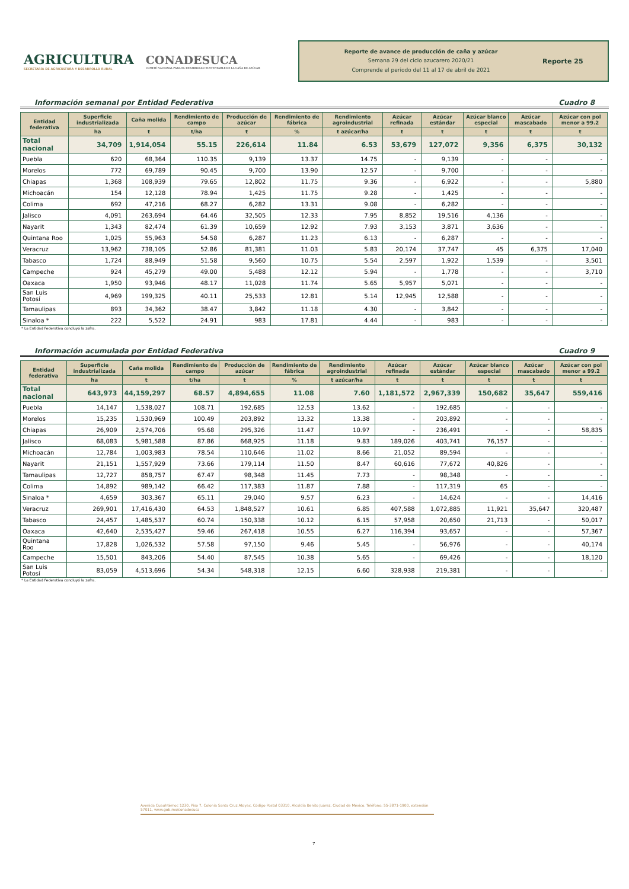AGRICULTURA
SECRETARÍA DE AGRICULTURA Y DESARROLLO RURAL
CONADESUCA
COMITÉ NACIONAL PARA EL DESARROLLO SUSTENTABLE DE LA CAÑA DE AZÚCAR
Reporte de avance de producción de caña y azúcar
Semana 29 del ciclo azucarero 2020/21
Comprende el periodo del 11 al 17 de abril de 2021
Reporte 25
Información semanal por Entidad Federativa Cuadro 8
| Entidad federativa | Superficie industrializada | Caña molida | Rendimiento de campo | Producción de azúcar | Rendimiento de fábrica | Rendimiento agroindustrial | Azúcar refinada | Azúcar estándar | Azúcar blanco especial | Azúcar mascabado | Azúcar con pol menor a 99.2 |
| --- | --- | --- | --- | --- | --- | --- | --- | --- | --- | --- | --- |
| | ha | t | t/ha | t | % | t azúcar/ha | t | t | t | t | t |
| Total nacional | 34,709 | 1,914,054 | 55.15 | 226,614 | 11.84 | 6.53 | 53,679 | 127,072 | 9,356 | 6,375 | 30,132 |
| Puebla | 620 | 68,364 | 110.35 | 9,139 | 13.37 | 14.75 | - | 9,139 | - | - | - |
| Morelos | 772 | 69,789 | 90.45 | 9,700 | 13.90 | 12.57 | - | 9,700 | - | - | - |
| Chiapas | 1,368 | 108,939 | 79.65 | 12,802 | 11.75 | 9.36 | - | 6,922 | - | - | 5,880 |
| Michoacán | 154 | 12,128 | 78.94 | 1,425 | 11.75 | 9.28 | - | 1,425 | - | - | - |
| Colima | 692 | 47,216 | 68.27 | 6,282 | 13.31 | 9.08 | - | 6,282 | - | - | - |
| Jalisco | 4,091 | 263,694 | 64.46 | 32,505 | 12.33 | 7.95 | 8,852 | 19,516 | 4,136 | - | - |
| Nayarit | 1,343 | 82,474 | 61.39 | 10,659 | 12.92 | 7.93 | 3,153 | 3,871 | 3,636 | - | - |
| Quintana Roo | 1,025 | 55,963 | 54.58 | 6,287 | 11.23 | 6.13 | - | 6,287 | - | - | - |
| Veracruz | 13,962 | 738,105 | 52.86 | 81,381 | 11.03 | 5.83 | 20,174 | 37,747 | 45 | 6,375 | 17,040 |
| Tabasco | 1,724 | 88,949 | 51.58 | 9,560 | 10.75 | 5.54 | 2,597 | 1,922 | 1,539 | - | 3,501 |
| Campeche | 924 | 45,279 | 49.00 | 5,488 | 12.12 | 5.94 | - | 1,778 | - | - | 3,710 |
| Oaxaca | 1,950 | 93,946 | 48.17 | 11,028 | 11.74 | 5.65 | 5,957 | 5,071 | - | - | - |
| San Luis Potosí | 4,969 | 199,325 | 40.11 | 25,533 | 12.81 | 5.14 | 12,945 | 12,588 | - | - | - |
| Tamaulipas | 893 | 34,362 | 38.47 | 3,842 | 11.18 | 4.30 | - | 3,842 | - | - | - |
| Sinaloa * | 222 | 5,522 | 24.91 | 983 | 17.81 | 4.44 | - | 983 | - | - | - |
* La Entidad Federativa concluyó la zafra.
Información acumulada por Entidad Federativa Cuadro 9
| Entidad federativa | Superficie industrializada | Caña molida | Rendimiento de campo | Producción de azúcar | Rendimiento de fábrica | Rendimiento agroindustrial | Azúcar refinada | Azúcar estándar | Azúcar blanco especial | Azúcar mascabado | Azúcar con pol menor a 99.2 |
| --- | --- | --- | --- | --- | --- | --- | --- | --- | --- | --- | --- |
| | ha | t | t/ha | t | % | t azúcar/ha | t | t | t | t | t |
| Total nacional | 643,973 | 44,159,297 | 68.57 | 4,894,655 | 11.08 | 7.60 | 1,181,572 | 2,967,339 | 150,682 | 35,647 | 559,416 |
| Puebla | 14,147 | 1,538,027 | 108.71 | 192,685 | 12.53 | 13.62 | - | 192,685 | - | - | - |
| Morelos | 15,235 | 1,530,969 | 100.49 | 203,892 | 13.32 | 13.38 | - | 203,892 | - | - | - |
| Chiapas | 26,909 | 2,574,706 | 95.68 | 295,326 | 11.47 | 10.97 | - | 236,491 | - | - | 58,835 |
| Jalisco | 68,083 | 5,981,588 | 87.86 | 668,925 | 11.18 | 9.83 | 189,026 | 403,741 | 76,157 | - | - |
| Michoacán | 12,784 | 1,003,983 | 78.54 | 110,646 | 11.02 | 8.66 | 21,052 | 89,594 | - | - | - |
| Nayarit | 21,151 | 1,557,929 | 73.66 | 179,114 | 11.50 | 8.47 | 60,616 | 77,672 | 40,826 | - | - |
| Tamaulipas | 12,727 | 858,757 | 67.47 | 98,348 | 11.45 | 7.73 | - | 98,348 | - | - | - |
| Colima | 14,892 | 989,142 | 66.42 | 117,383 | 11.87 | 7.88 | - | 117,319 | 65 | - | - |
| Sinaloa * | 4,659 | 303,367 | 65.11 | 29,040 | 9.57 | 6.23 | - | 14,624 | - | - | 14,416 |
| Veracruz | 269,901 | 17,416,430 | 64.53 | 1,848,527 | 10.61 | 6.85 | 407,588 | 1,072,885 | 11,921 | 35,647 | 320,487 |
| Tabasco | 24,457 | 1,485,537 | 60.74 | 150,338 | 10.12 | 6.15 | 57,958 | 20,650 | 21,713 | - | 50,017 |
| Oaxaca | 42,640 | 2,535,427 | 59.46 | 267,418 | 10.55 | 6.27 | 116,394 | 93,657 | - | - | 57,367 |
| Quintana Roo | 17,828 | 1,026,532 | 57.58 | 97,150 | 9.46 | 5.45 | - | 56,976 | - | - | 40,174 |
| Campeche | 15,501 | 843,206 | 54.40 | 87,545 | 10.38 | 5.65 | - | 69,426 | - | - | 18,120 |
| San Luis Potosí | 83,059 | 4,513,696 | 54.34 | 548,318 | 12.15 | 6.60 | 328,938 | 219,381 | - | - | - |
* La Entidad Federativa concluyó la zafra.
Avenida Cuauhtémoc 1230, Piso 7, Colonia Santa Cruz Atoyac, Código Postal 03310, Alcaldía Benito Juárez, Ciudad de México. Teléfono: 55-3871-1900, extensión 57011, www.gob.mx/conadesuca
7